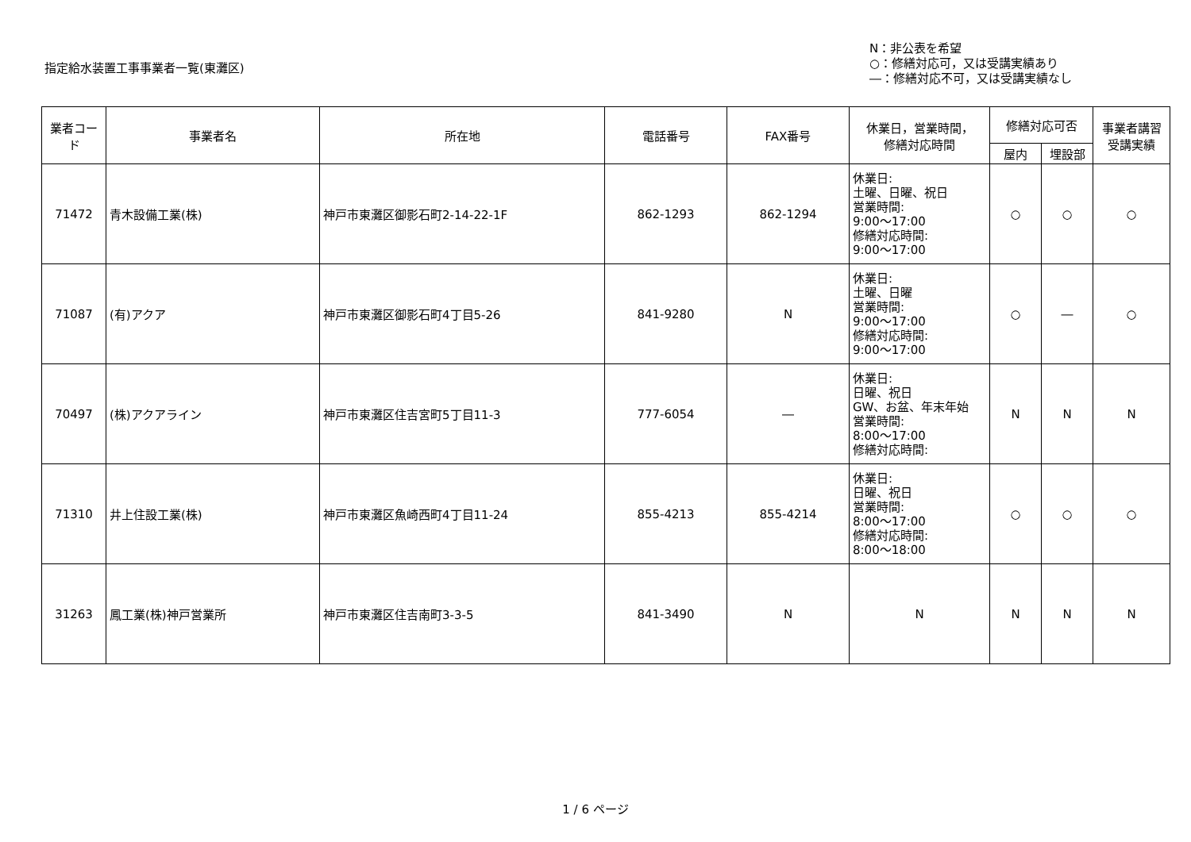指定給水装置工事事業者一覧(東灘区)
N：非公表を希望
○：修繕対応可，又は受講実績あり
―：修繕対応不可，又は受講実績なし
| 業者コード | 事業者名 | 所在地 | 電話番号 | FAX番号 | 休業日，営業時間， 修繕対応時間 | 修繕対応可否 | | 事業者講習 受講実績 |
| --- | --- | --- | --- | --- | --- | --- | --- | --- |
| | | | | | | 屋内 | 埋設部 | |
| 71472 | 青木設備工業(株) | 神戸市東灘区御影石町2-14-22-1F | 862-1293 | 862-1294 | 休業日: 土曜、日曜、祝日 営業時間: 9:00～17:00 修繕対応時間: 9:00～17:00 | ○ | ○ | ○ |
| 71087 | (有)アクア | 神戸市東灘区御影石町4丁目5-26 | 841-9280 | N | 休業日: 土曜、日曜 営業時間: 9:00～17:00 修繕対応時間: 9:00～17:00 | ○ | ― | ○ |
| 70497 | (株)アクアライン | 神戸市東灘区住吉宮町5丁目11-3 | 777-6054 | ― | 休業日: 日曜、祝日 GW、お盆、年末年始 営業時間: 8:00～17:00 修繕対応時間: | N | N | N |
| 71310 | 井上住設工業(株) | 神戸市東灘区魚崎西町4丁目11-24 | 855-4213 | 855-4214 | 休業日: 日曜、祝日 営業時間: 8:00～17:00 修繕対応時間: 8:00～18:00 | ○ | ○ | ○ |
| 31263 | 鳳工業(株)神戸営業所 | 神戸市東灘区住吉南町3-3-5 | 841-3490 | N | N | N | N | N |
1 / 6 ページ